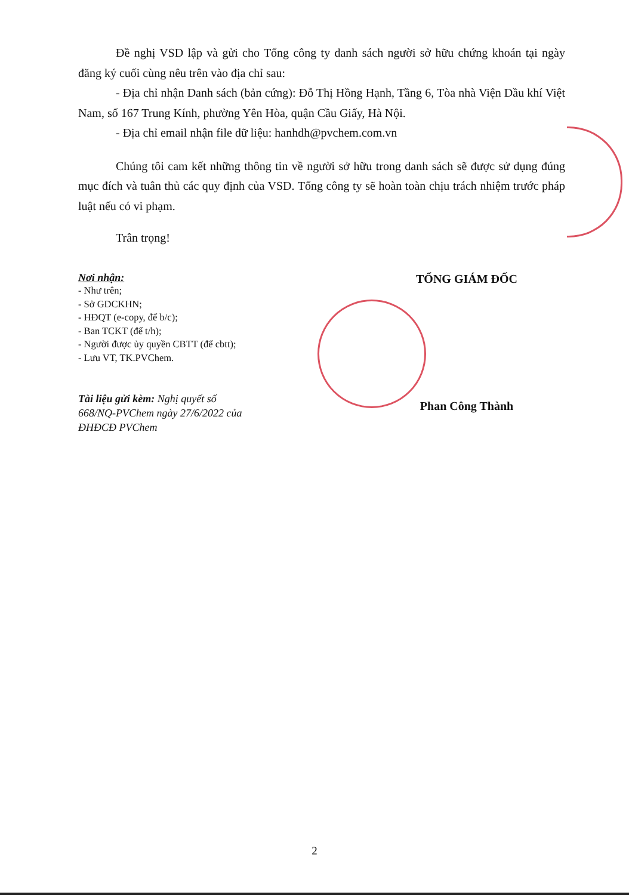Đề nghị VSD lập và gửi cho Tổng công ty danh sách người sở hữu chứng khoán tại ngày đăng ký cuối cùng nêu trên vào địa chỉ sau:
- Địa chỉ nhận Danh sách (bản cứng): Đỗ Thị Hồng Hạnh, Tầng 6, Tòa nhà Viện Dầu khí Việt Nam, số 167 Trung Kính, phường Yên Hòa, quận Cầu Giấy, Hà Nội.
- Địa chỉ email nhận file dữ liệu: hanhdh@pvchem.com.vn
Chúng tôi cam kết những thông tin về người sở hữu trong danh sách sẽ được sử dụng đúng mục đích và tuân thủ các quy định của VSD. Tổng công ty sẽ hoàn toàn chịu trách nhiệm trước pháp luật nếu có vi phạm.
Trân trọng!
Nơi nhận:
- Như trên;
- Sở GDCKHN;
- HĐQT (e-copy, để b/c);
- Ban TCKT (để t/h);
- Người được ủy quyền CBTT (để cbtt);
- Lưu VT, TK.PVChem.
Tài liệu gửi kèm: Nghị quyết số 668/NQ-PVChem ngày 27/6/2022 của ĐHĐCĐ PVChem
TỔNG GIÁM ĐỐC
Phan Công Thành
2